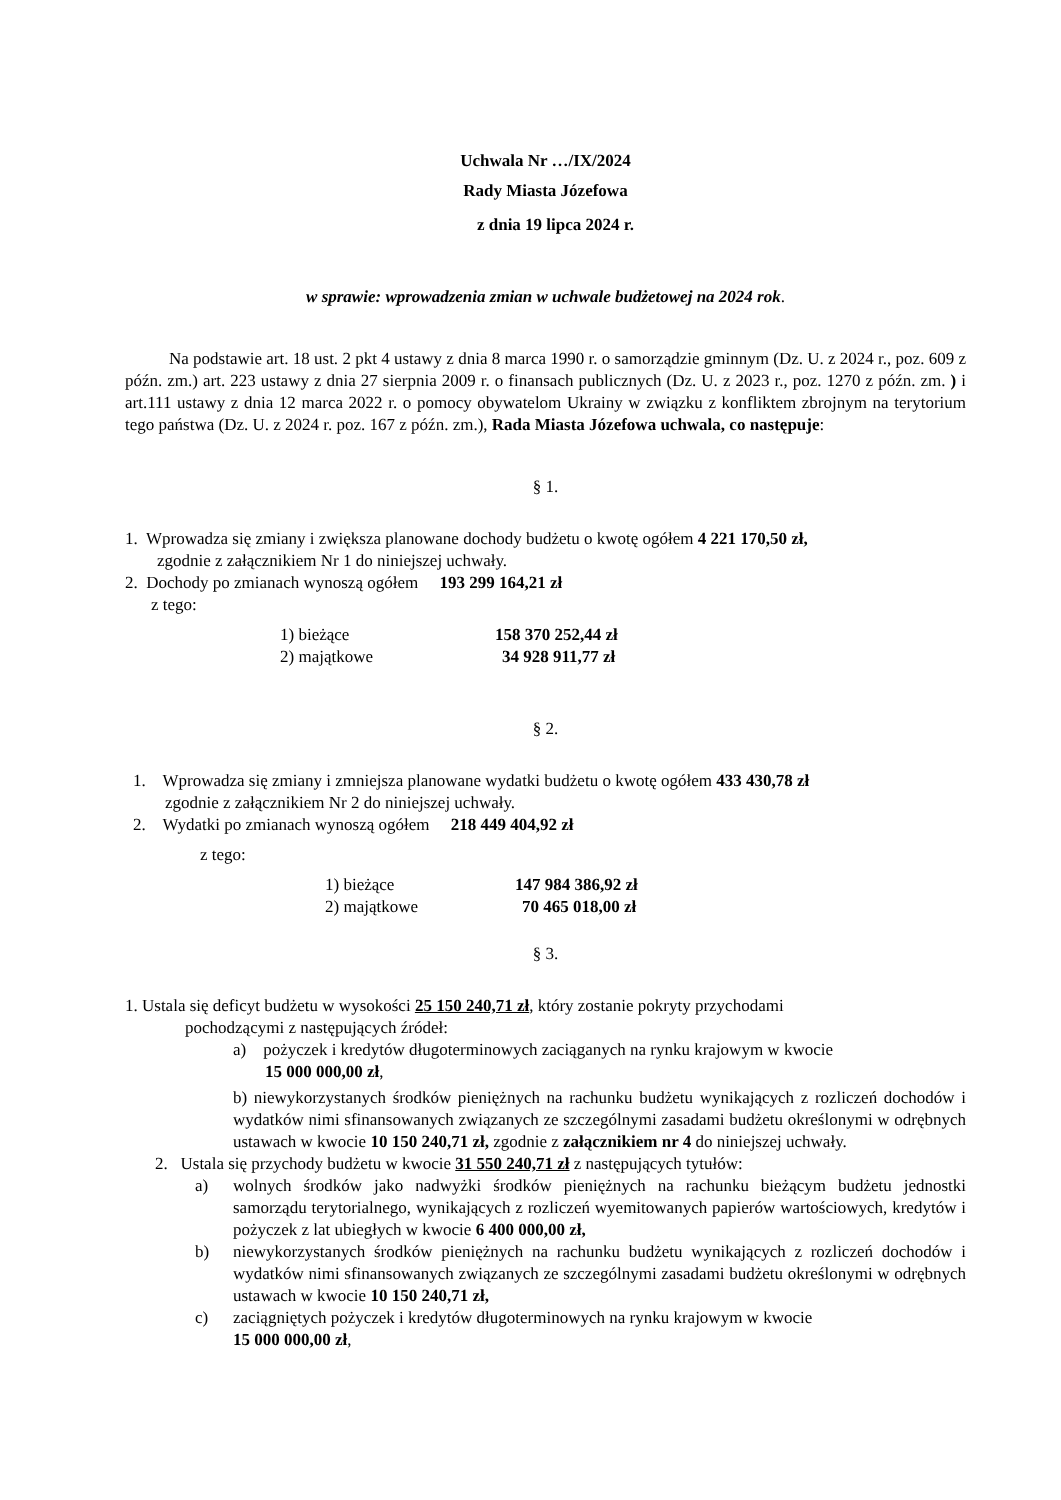Uchwala Nr …/IX/2024
Rady Miasta Józefowa
z dnia 19 lipca 2024 r.
w sprawie: wprowadzenia zmian w uchwale budżetowej na 2024 rok.
Na podstawie art. 18 ust. 2 pkt 4 ustawy z dnia 8 marca 1990 r. o samorządzie gminnym (Dz. U. z 2024 r., poz. 609 z późn. zm.) art. 223 ustawy z dnia 27 sierpnia 2009 r. o finansach publicznych (Dz. U. z 2023 r., poz. 1270 z późn. zm. ) i art.111 ustawy z dnia 12 marca 2022 r. o pomocy obywatelom Ukrainy w związku z konfliktem zbrojnym na terytorium tego państwa (Dz. U. z 2024 r. poz. 167 z późn. zm.), Rada Miasta Józefowa uchwala, co następuje:
§ 1.
1. Wprowadza się zmiany i zwiększa planowane dochody budżetu o kwotę ogółem 4 221 170,50 zł,
zgodnie z załącznikiem Nr 1 do niniejszej uchwały.
2. Dochody po zmianach wynoszą ogółem 193 299 164,21 zł
z tego:
1) bieżące 158 370 252,44 zł
2) majątkowe 34 928 911,77 zł
§ 2.
1. Wprowadza się zmiany i zmniejsza planowane wydatki budżetu o kwotę ogółem 433 430,78 zł
zgodnie z załącznikiem Nr 2 do niniejszej uchwały.
2. Wydatki po zmianach wynoszą ogółem 218 449 404,92 zł
z tego:
1) bieżące 147 984 386,92 zł
2) majątkowe 70 465 018,00 zł
§ 3.
1. Ustala się deficyt budżetu w wysokości 25 150 240,71 zł, który zostanie pokryty przychodami
pochodzącymi z następujących źródeł:
a) pożyczek i kredytów długoterminowych zaciąganych na rynku krajowym w kwocie
15 000 000,00 zł,
b) niewykorzystanych środków pieniężnych na rachunku budżetu wynikających z rozliczeń dochodów i wydatków nimi sfinansowanych związanych ze szczególnymi zasadami budżetu określonymi w odrębnych ustawach w kwocie 10 150 240,71 zł, zgodnie z załącznikiem nr 4 do niniejszej uchwały.
2. Ustala się przychody budżetu w kwocie 31 550 240,71 zł z następujących tytułów:
a) wolnych środków jako nadwyżki środków pieniężnych na rachunku bieżącym budżetu jednostki samorządu terytorialnego, wynikających z rozliczeń wyemitowanych papierów wartościowych, kredytów i pożyczek z lat ubiegłych w kwocie 6 400 000,00 zł,
b) niewykorzystanych środków pieniężnych na rachunku budżetu wynikających z rozliczeń dochodów i wydatków nimi sfinansowanych związanych ze szczególnymi zasadami budżetu określonymi w odrębnych ustawach w kwocie 10 150 240,71 zł,
c) zaciągniętych pożyczek i kredytów długoterminowych na rynku krajowym w kwocie
15 000 000,00 zł,